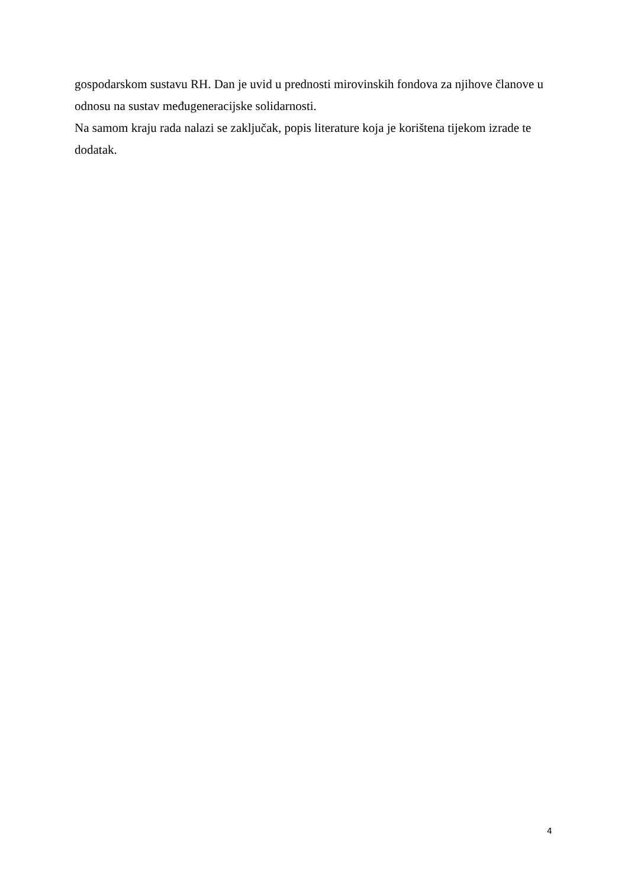gospodarskom sustavu RH. Dan je uvid u prednosti mirovinskih fondova za njihove članove u odnosu na sustav međugeneracijske solidarnosti.
Na samom kraju rada nalazi se zaključak, popis literature koja je korištena tijekom izrade te dodatak.
4